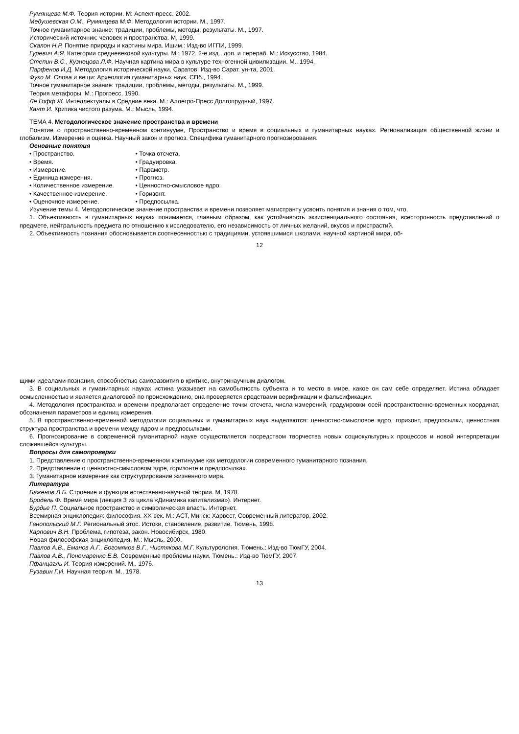Румянцева М.Ф. Теория истории. М: Аспект-пресс, 2002.
Медушевская О.М., Румянцева М.Ф. Методология истории. М., 1997.
Точное гуманитарное знание: традиции, проблемы, методы, результаты. М., 1997.
Исторический источник: человек и пространства. М, 1999.
Скалон Н.Р. Понятие природы и картины мира. Ишим.: Изд-во ИГПИ, 1999.
Гуревич А.Я. Категории средневековой культуры. М.: 1972. 2-е изд., доп. и перераб. М.: Искусство, 1984.
Степин В.С., Кузнецова Л.Ф. Научная картина мира в культуре техногенной цивилизации. М., 1994.
Парфенов И.Д. Методология исторической науки. Саратов: Изд-во Сарат. ун-та, 2001.
Фуко М. Слова и вещи: Археология гуманитарных наук. СПб., 1994.
Точное гуманитарное знание: традиции, проблемы, методы, результаты. М., 1999.
Теория метафоры. М.: Прогресс, 1990.
Ле Гофф Ж. Интеллектуалы в Средние века. М.: Аллегро-Пресс Долгопрудный, 1997.
Кант И. Критика чистого разума. М.: Мысль, 1994.
ТЕМА 4. Методологическое значение пространства и времени
Понятие о пространственно-временном континууме, Пространство и время в социальных и гуманитарных науках. Регионализация общественной жизни и глобализм. Измерение и оценка. Научный закон и прогноз. Специфика гуманитарного прогнозирования.
Основные понятия
• Пространство.
• Время.
• Измерение.
• Единица измерения.
• Количественное измерение.
• Качественное измерение.
• Оценочное измерение.
• Точка отсчета.
• Градуировка.
• Параметр.
• Прогноз.
• Ценностно-смысловое ядро.
• Горизонт.
• Предпосылка.
Изучение темы 4. Методологическое значение пространства и времени позволяет магистранту усвоить понятия и знания о том, что,
1. Объективность в гуманитарных науках понимается, главным образом, как устойчивость экзистенциального состояния, всесторонность представлений о предмете, нейтральность предмета по отношению к исследователю, его независимость от личных желаний, вкусов и пристрастий.
2. Объективность познания обосновывается соотнесенностью с традициями, устоявшимися школами, научной картиной мира, об-
12
щими идеалами познания, способностью саморазвития в критике, внутринаучным диалогом.
3. В социальных и гуманитарных науках истина указывает на самобытность субъекта и то место в мире, какое он сам себе определяет. Истина обладает осмысленностью и является диалоговой по происхождению, она проверяется средствами верификации и фальсификации.
4. Методология пространства и времени предполагает определение точки отсчета, числа измерений, градуировки осей пространственно-временных координат, обозначения параметров и единиц измерения.
5. В пространственно-временной методологии социальных и гуманитарных наук выделяются: ценностно-смысловое ядро, горизонт, предпосылки, ценностная структура пространства и времени между ядром и предпосылками.
6. Прогнозирование в современной гуманитарной науке осуществляется посредством творчества новых социокультурных процессов и новой интерпретации сложившейся культуры.
Вопросы для самопроверки
1. Представление о пространственно-временном континууме как методологии современного гуманитарного познания.
2. Представление о ценностно-смысловом ядре, горизонте и предпосылках.
3. Гуманитарное измерение как структурирование жизненного мира.
Литература
Баженов Л.Б. Строение и функции естественно-научной теории. М, 1978.
Бродель Ф. Время мира (лекция 3 из цикла «Динамика капитализма»). Интернет.
Бурдье П. Социальное пространство и символическая власть. Интернет.
Всемирная энциклопедия: философия. XX век. М.: АСТ, Минск: Харвест, Современный литератор, 2002.
Ганопольский М.Г. Региональный этос. Истоки, становление, развитие. Тюмень, 1998.
Карпович В.Н. Проблема, гипотеза, закон. Новосибирск, 1980.
Новая философская энциклопедия. М.: Мысль, 2000.
Павлов А.В., Еманов А.Г., Богомяков В.Г., Чистякова М.Г. Культурология. Тюмень.: Изд-во ТюмГУ, 2004.
Павлов А.В., Пономаренко Е.В. Современные проблемы науки. Тюмень.: Изд-во ТюмГУ, 2007.
Пфанцагль И. Теория измерений. М., 1976.
Рузавин Г.И. Научная теория. М., 1978.
13